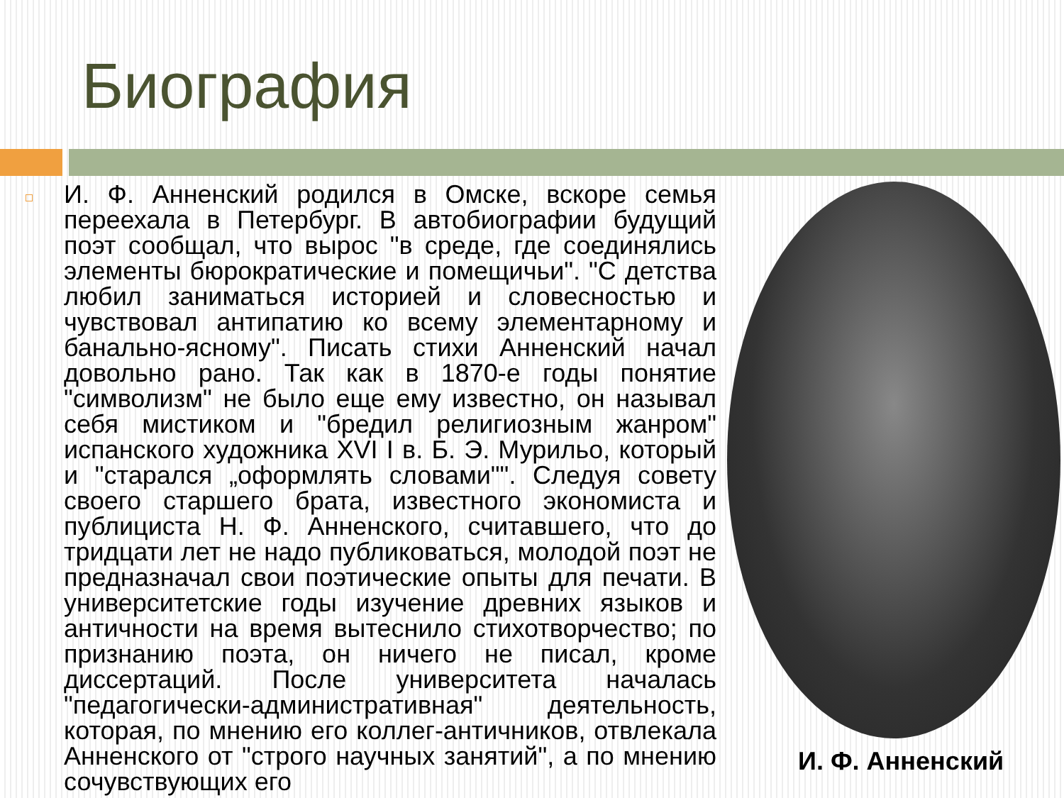Биография
И. Ф. Анненский родился в Омске, вскоре семья переехала в Петербург. В автобиографии будущий поэт сообщал, что вырос "в среде, где соединялись элементы бюрократические и помещичьи". "С детства любил заниматься историей и словесностью и чувствовал антипатию ко всему элементарному и банально-ясному". Писать стихи Анненский начал довольно рано. Так как в 1870-е годы понятие "символизм" не было еще ему известно, он называл себя мистиком и "бредил религиозным жанром" испанского художника XVI I в. Б. Э. Мурильо, который и "старался „оформлять словами"". Следуя совету своего старшего брата, известного экономиста и публициста Н. Ф. Анненского, считавшего, что до тридцати лет не надо публиковаться, молодой поэт не предназначал свои поэтические опыты для печати. В университетские годы изучение древних языков и античности на время вытеснило стихотворчество; по признанию поэта, он ничего не писал, кроме диссертаций. После университета началась "педагогически-административная" деятельность, которая, по мнению его коллег-античников, отвлекала Анненского от "строго научных занятий", а по мнению сочувствующих его
И. Ф. Анненский